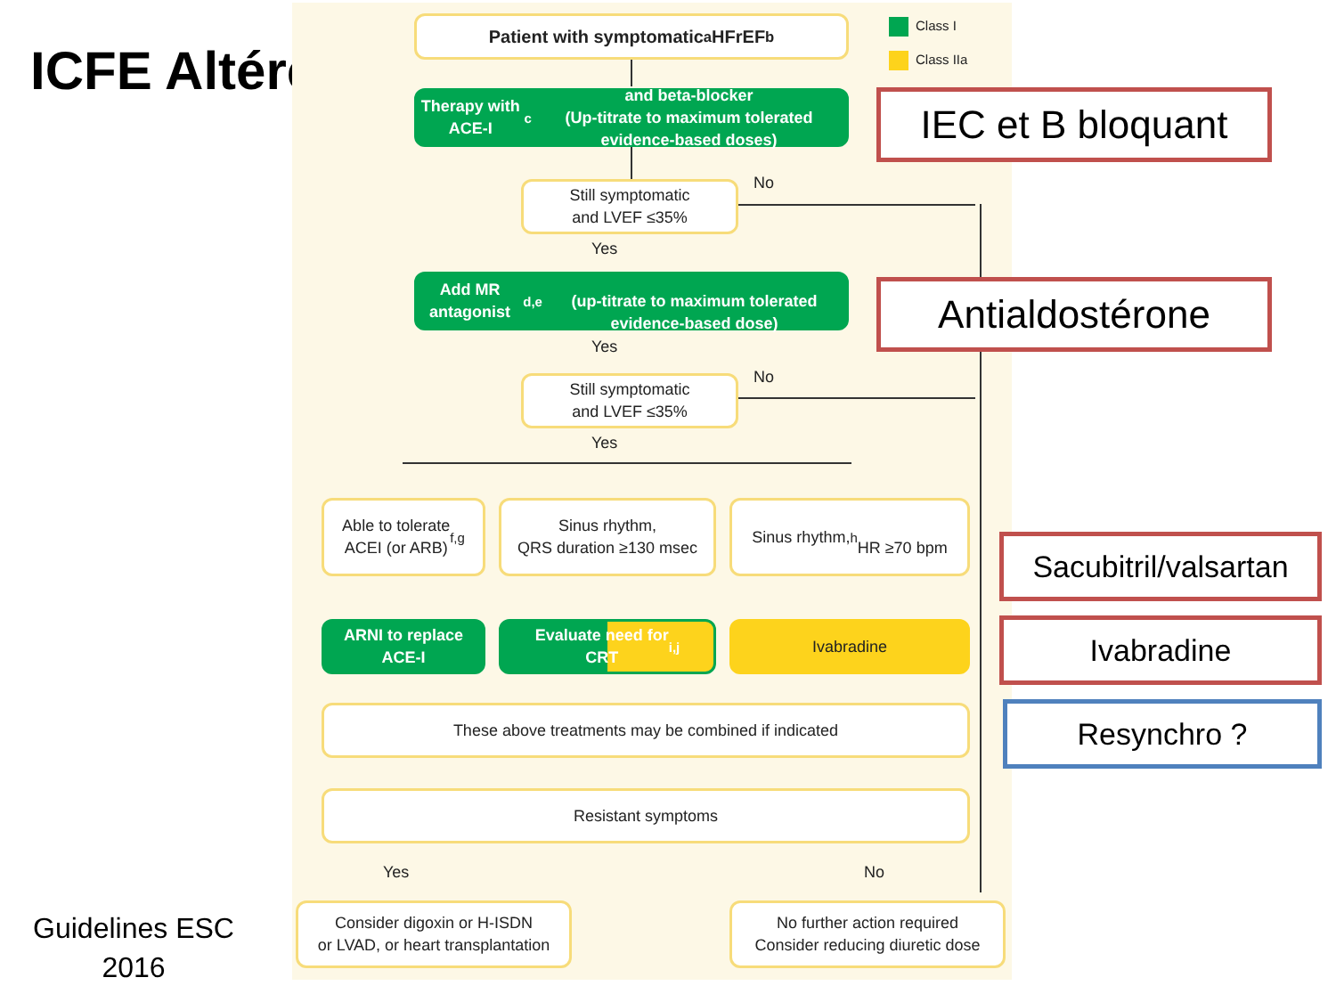ICFE Altérée
Patient with symptomatic<sup>a</sup> HFrEF<sup>b</sup> Class I
Class IIa
Therapy with ACE-I<sup>c</sup> and beta-blocker
(Up-titrate to maximum tolerated evidence-based doses)
Still symptomatic
and LVEF ≤35%
No
Yes
Add MR antagonist<sup>d,e</sup>
(up-titrate to maximum tolerated evidence-based dose)
Yes
Still symptomatic
and LVEF ≤35%
No
Yes
Able to tolerate
ACEI (or ARB)<sup>f,g</sup>
Sinus rhythm,
QRS duration ≥130 msec
Sinus rhythm,<sup>h</sup>
HR ≥70 bpm
ARNI to replace
ACE-I
Evaluate need for
CRT<sup>i,j</sup>
Ivabradine
These above treatments may be combined if indicated
Resistant symptoms
Yes No
Consider digoxin or H-ISDN
or LVAD, or heart transplantation
No further action required
Consider reducing diuretic dose
IEC et B bloquant
Antialdostérone
Sacubitril/valsartan
Ivabradine
Resynchro ?
Guidelines ESC
2016